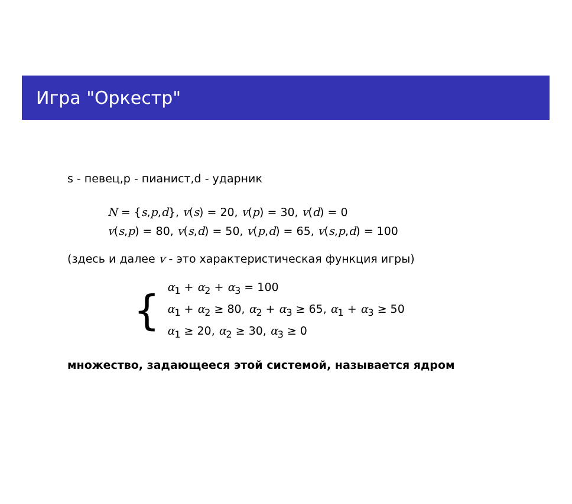Игра "Оркестр"
s - певец,p - пианист,d - ударник
N = {s,p,d}, v(s) = 20, v(p) = 30, v(d) = 0
v(s,p) = 80, v(s,d) = 50, v(p,d) = 65, v(s,p,d) = 100
(здесь и далее v - это характеристическая функция игры)
{
α<sub>1</sub> + α<sub>2</sub> + α<sub>3</sub> = 100
α<sub>1</sub> + α<sub>2</sub> ≥ 80, α<sub>2</sub> + α<sub>3</sub> ≥ 65, α<sub>1</sub> + α<sub>3</sub> ≥ 50
α<sub>1</sub> ≥ 20, α<sub>2</sub> ≥ 30, α<sub>3</sub> ≥ 0
множество, задающееся этой системой, называется ядром